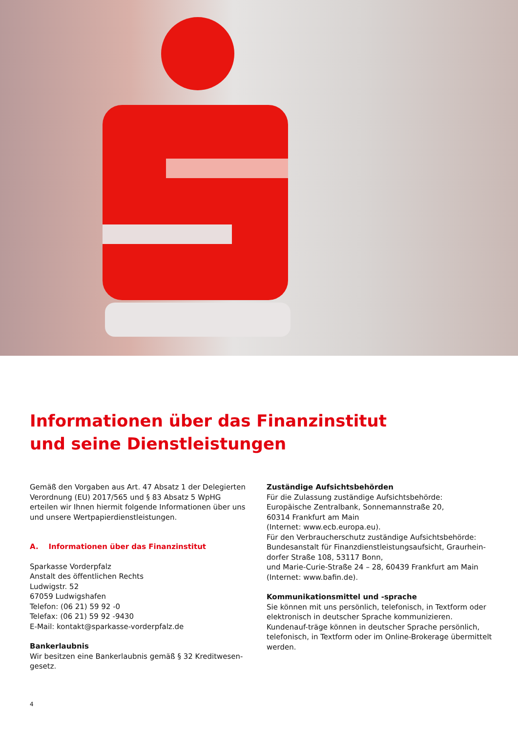Informationen über das Finanzinstitut
und seine Dienstleistungen
Gemäß den Vorgaben aus Art. 47 Absatz 1 der Delegierten Verordnung (EU) 2017/565 und § 83 Absatz 5 WpHG erteilen wir Ihnen hiermit folgende Informationen über uns und unsere Wertpapierdienstleistungen.
A. Informationen über das Finanzinstitut
Sparkasse Vorderpfalz
Anstalt des öffentlichen Rechts
Ludwigstr. 52
67059 Ludwigshafen
Telefon: (06 21) 59 92 -0
Telefax: (06 21) 59 92 -9430
E-Mail: kontakt@sparkasse-vorderpfalz.de
Bankerlaubnis
Wir besitzen eine Bankerlaubnis gemäß § 32 Kreditwesen-gesetz.
Zuständige Aufsichtsbehörden
Für die Zulassung zuständige Aufsichtsbehörde:
Europäische Zentralbank, Sonnemannstraße 20,
60314 Frankfurt am Main
(Internet: www.ecb.europa.eu).
Für den Verbraucherschutz zuständige Aufsichtsbehörde:
Bundesanstalt für Finanzdienstleistungsaufsicht, Graurhein-dorfer Straße 108, 53117 Bonn,
und Marie-Curie-Straße 24 – 28, 60439 Frankfurt am Main
(Internet: www.bafin.de).
Kommunikationsmittel und -sprache
Sie können mit uns persönlich, telefonisch, in Textform oder elektronisch in deutscher Sprache kommunizieren. Kundenauf-träge können in deutscher Sprache persönlich, telefonisch, in Textform oder im Online-Brokerage übermittelt werden.
4